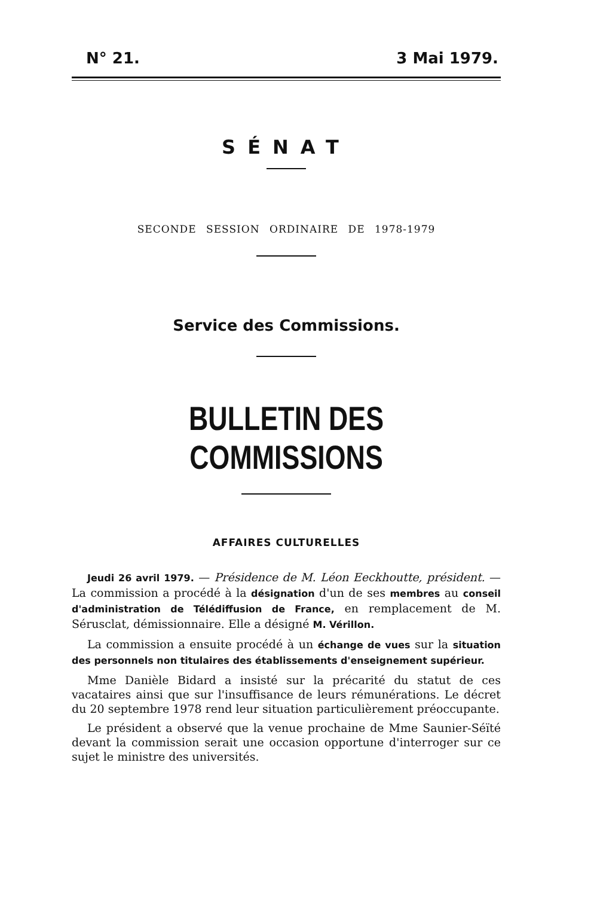N° 21. 3 Mai 1979.
SÉNAT
SECONDE SESSION ORDINAIRE DE 1978-1979
Service des Commissions.
BULLETIN DES COMMISSIONS
AFFAIRES CULTURELLES
Jeudi 26 avril 1979. — Présidence de M. Léon Eeckhoutte, président. — La commission a procédé à la désignation d'un de ses membres au conseil d'administration de Télédiffusion de France, en remplacement de M. Sérusclat, démissionnaire. Elle a désigné M. Vérillon.
La commission a ensuite procédé à un échange de vues sur la situation des personnels non titulaires des établissements d'enseignement supérieur.
Mme Danièle Bidard a insisté sur la précarité du statut de ces vacataires ainsi que sur l'insuffisance de leurs rémunérations. Le décret du 20 septembre 1978 rend leur situation particulièrement préoccupante.
Le président a observé que la venue prochaine de Mme Saunier-Séïté devant la commission serait une occasion opportune d'interroger sur ce sujet le ministre des universités.